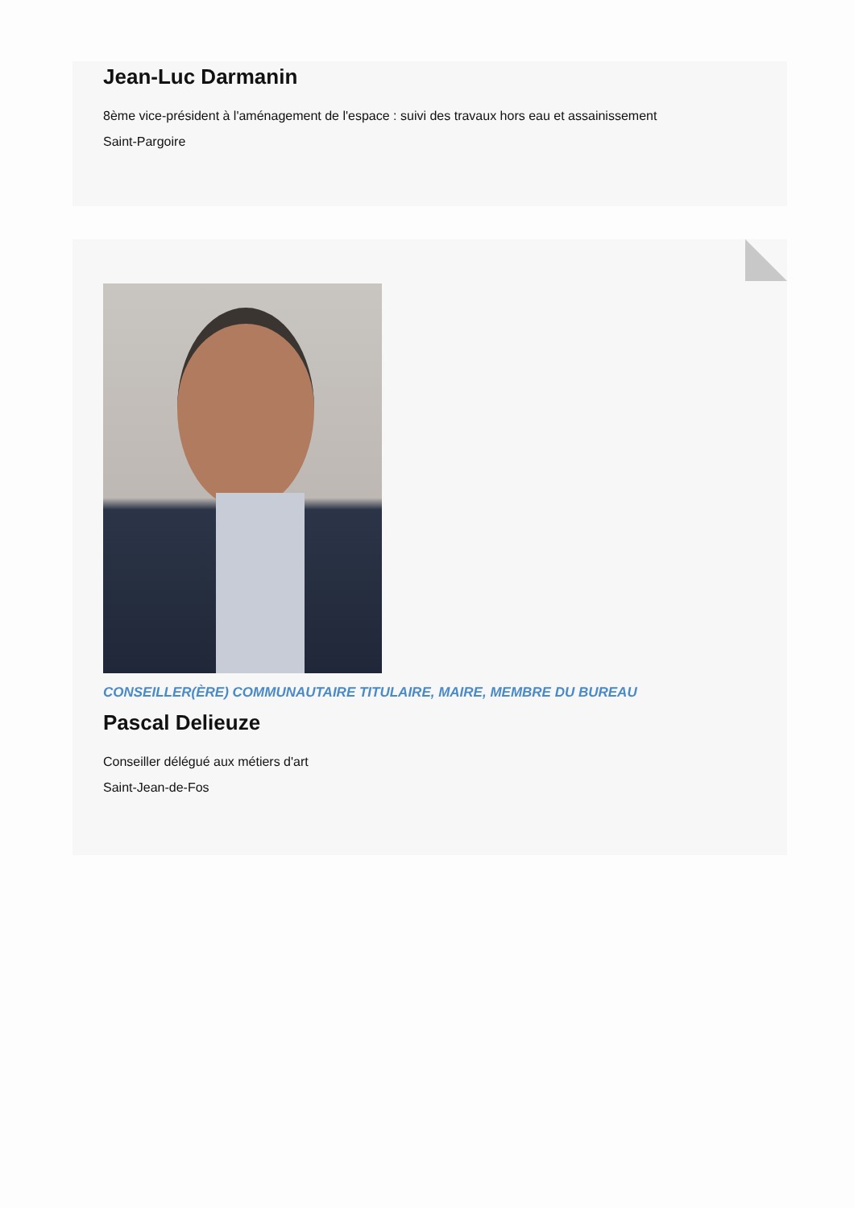Jean-Luc Darmanin
8ème vice-président à l'aménagement de l'espace : suivi des travaux hors eau et assainissement
Saint-Pargoire
CONSEILLER(ÈRE) COMMUNAUTAIRE TITULAIRE, MAIRE, MEMBRE DU BUREAU
Pascal Delieuze
Conseiller délégué aux métiers d'art
Saint-Jean-de-Fos